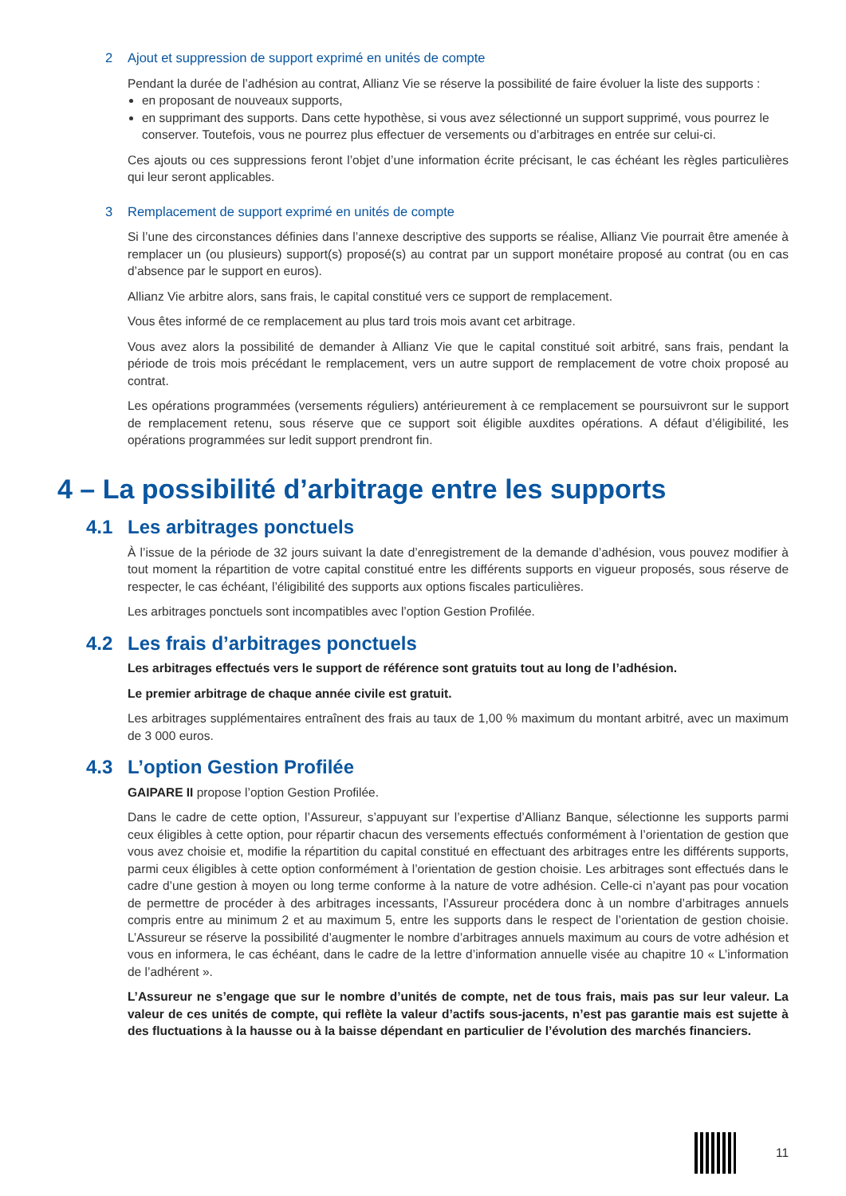2 Ajout et suppression de support exprimé en unités de compte
Pendant la durée de l’adhésion au contrat, Allianz Vie se réserve la possibilité de faire évoluer la liste des supports :
en proposant de nouveaux supports,
en supprimant des supports. Dans cette hypothèse, si vous avez sélectionné un support supprimé, vous pourrez le conserver. Toutefois, vous ne pourrez plus effectuer de versements ou d’arbitrages en entrée sur celui-ci.
Ces ajouts ou ces suppressions feront l’objet d’une information écrite précisant, le cas échéant les règles particulières qui leur seront applicables.
3 Remplacement de support exprimé en unités de compte
Si l’une des circonstances définies dans l’annexe descriptive des supports se réalise, Allianz Vie pourrait être amenée à remplacer un (ou plusieurs) support(s) proposé(s) au contrat par un support monétaire proposé au contrat (ou en cas d’absence par le support en euros).
Allianz Vie arbitre alors, sans frais, le capital constitué vers ce support de remplacement.
Vous êtes informé de ce remplacement au plus tard trois mois avant cet arbitrage.
Vous avez alors la possibilité de demander à Allianz Vie que le capital constitué soit arbitré, sans frais, pendant la période de trois mois précédant le remplacement, vers un autre support de remplacement de votre choix proposé au contrat.
Les opérations programmées (versements réguliers) antérieurement à ce remplacement se poursuivront sur le support de remplacement retenu, sous réserve que ce support soit éligible auxdites opérations. A défaut d’éligibilité, les opérations programmées sur ledit support prendront fin.
4 – La possibilité d’arbitrage entre les supports
4.1 Les arbitrages ponctuels
À l’issue de la période de 32 jours suivant la date d’enregistrement de la demande d’adhésion, vous pouvez modifier à tout moment la répartition de votre capital constitué entre les différents supports en vigueur proposés, sous réserve de respecter, le cas échéant, l’éligibilité des supports aux options fiscales particulières.
Les arbitrages ponctuels sont incompatibles avec l’option Gestion Profilée.
4.2 Les frais d’arbitrages ponctuels
Les arbitrages effectués vers le support de référence sont gratuits tout au long de l’adhésion.
Le premier arbitrage de chaque année civile est gratuit.
Les arbitrages supplémentaires entraînent des frais au taux de 1,00 % maximum du montant arbitré, avec un maximum de 3 000 euros.
4.3 L’option Gestion Profilée
GAIPARE II propose l’option Gestion Profilée.
Dans le cadre de cette option, l’Assureur, s’appuyant sur l’expertise d’Allianz Banque, sélectionne les supports parmi ceux éligibles à cette option, pour répartir chacun des versements effectués conformément à l’orientation de gestion que vous avez choisie et, modifie la répartition du capital constitué en effectuant des arbitrages entre les différents supports, parmi ceux éligibles à cette option conformément à l’orientation de gestion choisie. Les arbitrages sont effectués dans le cadre d’une gestion à moyen ou long terme conforme à la nature de votre adhésion. Celle-ci n’ayant pas pour vocation de permettre de procéder à des arbitrages incessants, l’Assureur procédera donc à un nombre d’arbitrages annuels compris entre au minimum 2 et au maximum 5, entre les supports dans le respect de l’orientation de gestion choisie. L’Assureur se réserve la possibilité d’augmenter le nombre d’arbitrages annuels maximum au cours de votre adhésion et vous en informera, le cas échéant, dans le cadre de la lettre d’information annuelle visée au chapitre 10 « L’information de l’adhérent ».
L’Assureur ne s’engage que sur le nombre d’unités de compte, net de tous frais, mais pas sur leur valeur. La valeur de ces unités de compte, qui reflète la valeur d’actifs sous-jacents, n’est pas garantie mais est sujette à des fluctuations à la hausse ou à la baisse dépendant en particulier de l’évolution des marchés financiers.
11